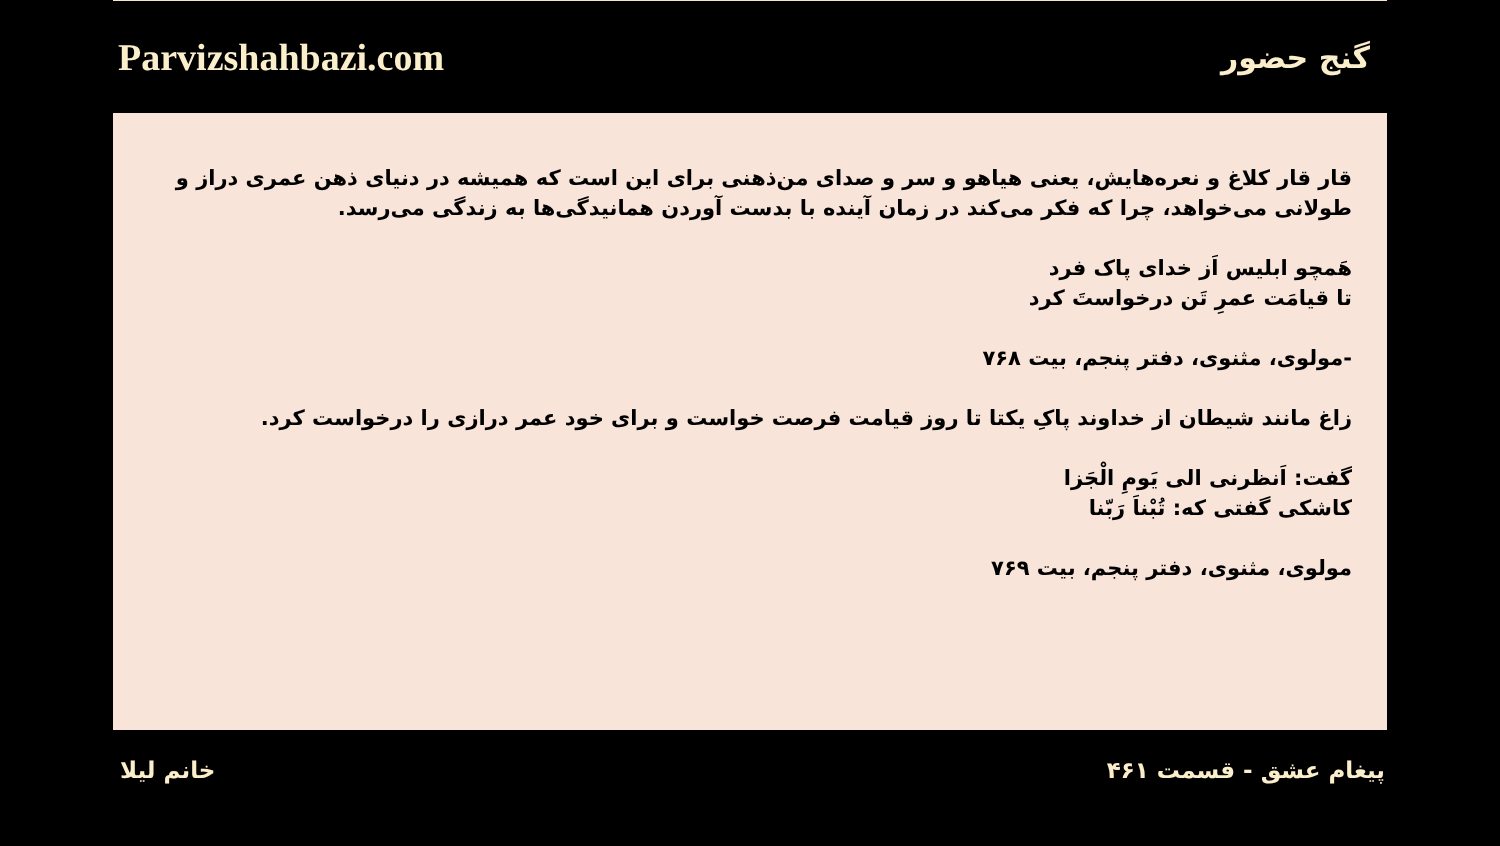Parvizshahbazi.com
گنج حضور
قار قار کلاغ و نعره‌هایش، یعنی هیاهو و سر و صدای من‌ذهنی برای این است که همیشه در دنیای ذهن عمری دراز و طولانی می‌خواهد، چرا که فکر می‌کند در زمان آینده با بدست آوردن همانیدگی‌ها به زندگی می‌رسد.
هَمچو ابلیس اَز خدای پاک فرد
تا قیامَت عمرِ تَن درخواستَ کرد
-مولوی، مثنوی، دفتر پنجم، بیت ۷۶۸
زاغ مانند شیطان از خداوند پاکِ یکتا تا روز قیامت فرصت خواست و برای خود عمر درازی را درخواست کرد.
گفت: اَنظرنی الی یَومِ الْجَزا
کاشکی گفتی که: تُبْناَ رَبّنا
مولوی، مثنوی، دفتر پنجم، بیت ۷۶۹
خانم لیلا پیغام عشق - قسمت ۴۶۱